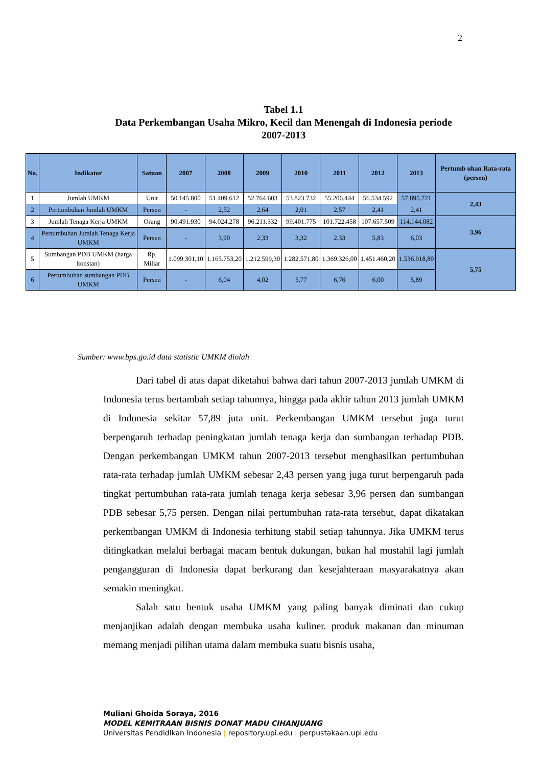2
Tabel 1.1
Data Perkembangan Usaha Mikro, Kecil dan Menengah di Indonesia periode 2007-2013
| No. | Indikator | Satuan | 2007 | 2008 | 2009 | 2010 | 2011 | 2012 | 2013 | Pertumb uhan Rata-rata (persen) |
| --- | --- | --- | --- | --- | --- | --- | --- | --- | --- | --- |
| 1 | Jumlah UMKM | Unit | 50.145.800 | 51.409.612 | 52.764.603 | 53.823.732 | 55.206.444 | 56.534.592 | 57.895.721 | 2,43 |
| 2 | Pertumbuhan Jumlah UMKM | Persen | - | 2,52 | 2,64 | 2,01 | 2,57 | 2,41 | 2,41 | |
| 3 | Jumlah Tenaga Kerja UMKM | Orang | 90.491.930 | 94.024.278 | 96.211.332 | 99.401.775 | 101.722.458 | 107.657.509 | 114.144.082 | 3,96 |
| 4 | Pertumbuhan Jumlah Tenaga Kerja UMKM | Persen | - | 3,90 | 2,33 | 3,32 | 2,33 | 5,83 | 6,03 | |
| 5 | Sumbangan PDB UMKM (harga konstan) | Rp. Miliar | 1.099.301,10 | 1.165.753,20 | 1.212.599,30 | 1.282.571,80 | 1.369.326,00 | 1.451.460,20 | 1.536.918,80 | 5,75 |
| 6 | Pertumbuhan sumbangan PDB UMKM | Persen | - | 6,04 | 4,02 | 5,77 | 6,76 | 6,00 | 5,89 | |
Sumber: www.bps.go.id data statistic UMKM diolah
Dari tabel di atas dapat diketahui bahwa dari tahun 2007-2013 jumlah UMKM di Indonesia terus bertambah setiap tahunnya, hingga pada akhir tahun 2013 jumlah UMKM di Indonesia sekitar 57,89 juta unit. Perkembangan UMKM tersebut juga turut berpengaruh terhadap peningkatan jumlah tenaga kerja dan sumbangan terhadap PDB. Dengan perkembangan UMKM tahun 2007-2013 tersebut menghasilkan pertumbuhan rata-rata terhadap jumlah UMKM sebesar 2,43 persen yang juga turut berpengaruh pada tingkat pertumbuhan rata-rata jumlah tenaga kerja sebesar 3,96 persen dan sumbangan PDB sebesar 5,75 persen. Dengan nilai pertumbuhan rata-rata tersebut, dapat dikatakan perkembangan UMKM di Indonesia terhitung stabil setiap tahunnya. Jika UMKM terus ditingkatkan melalui berbagai macam bentuk dukungan, bukan hal mustahil lagi jumlah pengangguran di Indonesia dapat berkurang dan kesejahteraan masyarakatnya akan semakin meningkat.
Salah satu bentuk usaha UMKM yang paling banyak diminati dan cukup menjanjikan adalah dengan membuka usaha kuliner. produk makanan dan minuman memang menjadi pilihan utama dalam membuka suatu bisnis usaha,
Muliani Ghoida Soraya, 2016
MODEL KEMITRAAN BISNIS DONAT MADU CIHANJUANG
Universitas Pendidikan Indonesia | repository.upi.edu | perpustakaan.upi.edu